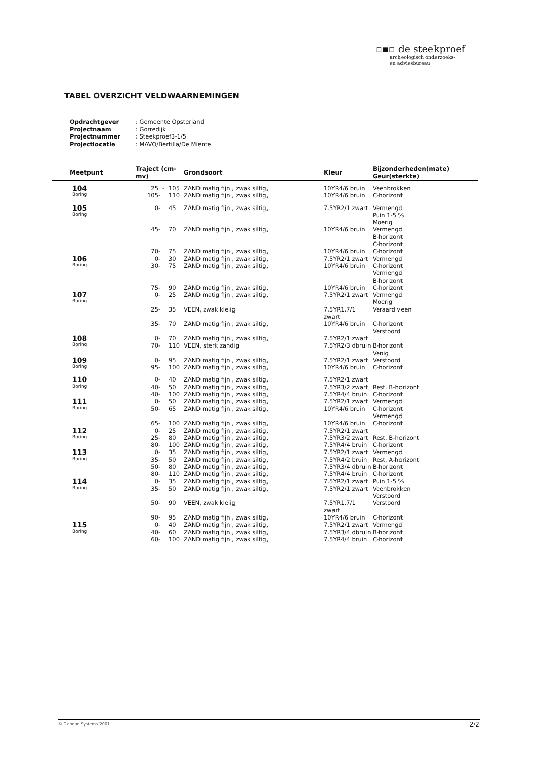▫▪▫ de steekproef
archeologisch onderzoeks-
en adviesbureau
TABEL OVERZICHT VELDWAARNEMINGEN
| Opdrachtgever | : Gemeente Opsterland |
| Projectnaam | : Gorredijk |
| Projectnummer | : Steekproef3-1/5 |
| Projectlocatie | : MAVO/Bertilla/De Miente |
| Meetpunt | Traject (cm-mv) | | | Grondsoort | Kleur | Bijzonderheden(mate) Geur(sterkte) |
| --- | --- | --- | --- | --- | --- | --- |
| 104 Boring | 25 | - | 105 | ZAND matig fijn , zwak siltig, | 10YR4/6 bruin | Veenbrokken |
| | 105 | - | 110 | ZAND matig fijn , zwak siltig, | 10YR4/6 bruin | C-horizont |
| 105 Boring | 0 | - | 45 | ZAND matig fijn , zwak siltig, | 7.5YR2/1 zwart | Vermengd Puin 1-5 % Moerig |
| | 45 | - | 70 | ZAND matig fijn , zwak siltig, | 10YR4/6 bruin | Vermengd B-horizont C-horizont |
| | 70 | - | 75 | ZAND matig fijn , zwak siltig, | 10YR4/6 bruin | C-horizont |
| 106 Boring | 0 | - | 30 | ZAND matig fijn , zwak siltig, | 7.5YR2/1 zwart | Vermengd |
| | 30 | - | 75 | ZAND matig fijn , zwak siltig, | 10YR4/6 bruin | C-horizont Vermengd B-horizont |
| | 75 | - | 90 | ZAND matig fijn , zwak siltig, | 10YR4/6 bruin | C-horizont |
| 107 Boring | 0 | - | 25 | ZAND matig fijn , zwak siltig, | 7.5YR2/1 zwart | Vermengd Moerig |
| | 25 | - | 35 | VEEN, zwak kleiig | 7.5YR1.7/1 zwart | Veraard veen |
| | 35 | - | 70 | ZAND matig fijn , zwak siltig, | 10YR4/6 bruin | C-horizont Verstoord |
| 108 Boring | 0 | - | 70 | ZAND matig fijn , zwak siltig, | 7.5YR2/1 zwart | |
| | 70 | - | 110 | VEEN, sterk zandig | 7.5YR2/3 dbruin | B-horizont Venig |
| 109 Boring | 0 | - | 95 | ZAND matig fijn , zwak siltig, | 7.5YR2/1 zwart | Verstoord |
| | 95 | - | 100 | ZAND matig fijn , zwak siltig, | 10YR4/6 bruin | C-horizont |
| 110 Boring | 0 | - | 40 | ZAND matig fijn , zwak siltig, | 7.5YR2/1 zwart | |
| | 40 | - | 50 | ZAND matig fijn , zwak siltig, | 7.5YR3/2 zwart | Rest. B-horizont |
| | 40 | - | 100 | ZAND matig fijn , zwak siltig, | 7.5YR4/4 bruin | C-horizont |
| 111 Boring | 0 | - | 50 | ZAND matig fijn , zwak siltig, | 7.5YR2/1 zwart | Vermengd |
| | 50 | - | 65 | ZAND matig fijn , zwak siltig, | 10YR4/6 bruin | C-horizont Vermengd |
| | 65 | - | 100 | ZAND matig fijn , zwak siltig, | 10YR4/6 bruin | C-horizont |
| 112 Boring | 0 | - | 25 | ZAND matig fijn , zwak siltig, | 7.5YR2/1 zwart | |
| | 25 | - | 80 | ZAND matig fijn , zwak siltig, | 7.5YR3/2 zwart | Rest. B-horizont |
| | 80 | - | 100 | ZAND matig fijn , zwak siltig, | 7.5YR4/4 bruin | C-horizont |
| 113 Boring | 0 | - | 35 | ZAND matig fijn , zwak siltig, | 7.5YR2/1 zwart | Vermengd |
| | 35 | - | 50 | ZAND matig fijn , zwak siltig, | 7.5YR4/2 bruin | Rest. A-horizont |
| | 50 | - | 80 | ZAND matig fijn , zwak siltig, | 7.5YR3/4 dbruin | B-horizont |
| | 80 | - | 110 | ZAND matig fijn , zwak siltig, | 7.5YR4/4 bruin | C-horizont |
| 114 Boring | 0 | - | 35 | ZAND matig fijn , zwak siltig, | 7.5YR2/1 zwart | Puin 1-5 % |
| | 35 | - | 50 | ZAND matig fijn , zwak siltig, | 7.5YR2/1 zwart | Veenbrokken Verstoord |
| | 50 | - | 90 | VEEN, zwak kleiig | 7.5YR1.7/1 zwart | Verstoord |
| | 90 | - | 95 | ZAND matig fijn , zwak siltig, | 10YR4/6 bruin | C-horizont |
| 115 Boring | 0 | - | 40 | ZAND matig fijn , zwak siltig, | 7.5YR2/1 zwart | Vermengd |
| | 40 | - | 60 | ZAND matig fijn , zwak siltig, | 7.5YR3/4 dbruin | B-horizont |
| | 60 | - | 100 | ZAND matig fijn , zwak siltig, | 7.5YR4/4 bruin | C-horizont |
© Geodan Systems 2001 2/2